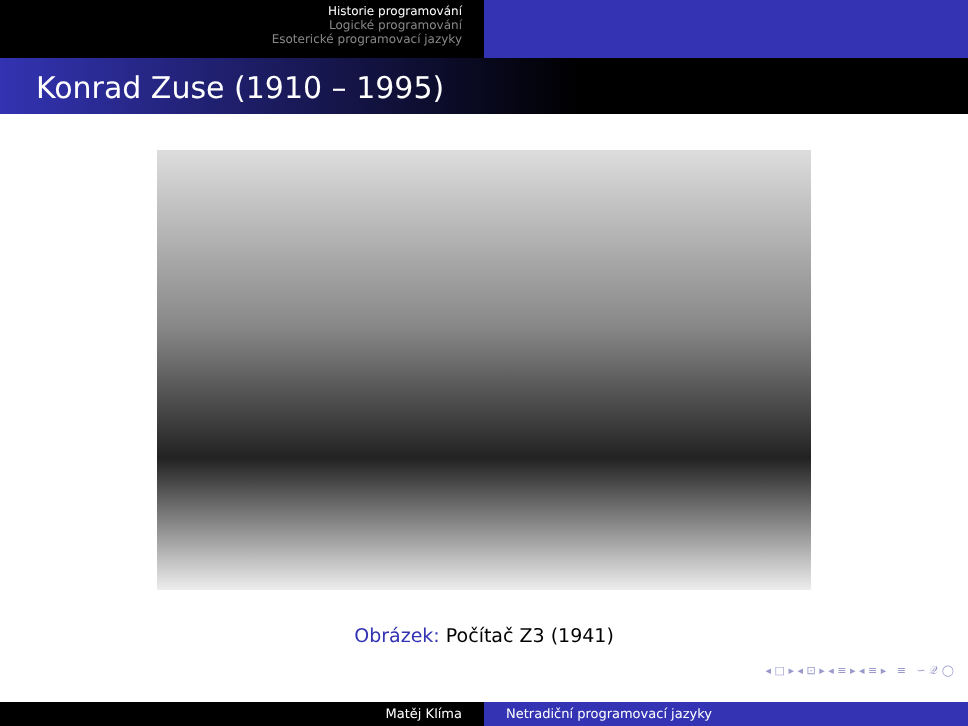Historie programování
Logické programování
Esoterické programovací jazyky
Konrad Zuse (1910 – 1995)
Obrázek: Počítač Z3 (1941)
◂ □ ▸ ◂ ⊡ ▸ ◂ ≡ ▸ ◂ ≡ ▸ ≡ ∽ 𝒬 ◯
Matěj Klíma Netradiční programovací jazyky